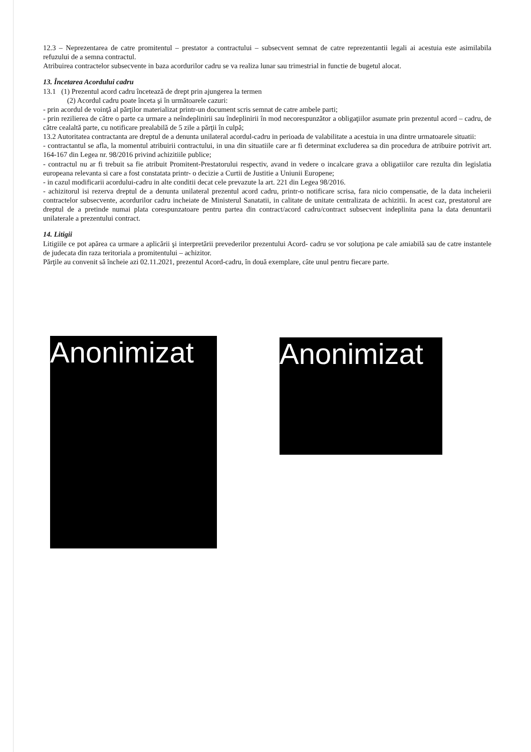12.3 – Neprezentarea de catre promitentul – prestator a contractului – subsecvent semnat de catre reprezentantii legali ai acestuia este asimilabila refuzului de a semna contractul.
Atribuirea contractelor subsecvente in baza acordurilor cadru se va realiza lunar sau trimestrial in functie de bugetul alocat.
13. Încetarea Acordului cadru
13.1 (1) Prezentul acord cadru încetează de drept prin ajungerea la termen
(2) Acordul cadru poate înceta şi în următoarele cazuri:
- prin acordul de voinţă al părţilor materializat printr-un document scris semnat de catre ambele parti;
- prin rezilierea de către o parte ca urmare a neîndeplinirii sau îndeplinirii în mod necorespunzător a obligaţiilor asumate prin prezentul acord – cadru, de către cealaltă parte, cu notificare prealabilă de 5 zile a părţii în culpă;
13.2 Autoritatea contractanta are dreptul de a denunta unilateral acordul-cadru in perioada de valabilitate a acestuia in una dintre urmatoarele situatii:
- contractantul se afla, la momentul atribuirii contractului, in una din situatiile care ar fi determinat excluderea sa din procedura de atribuire potrivit art. 164-167 din Legea nr. 98/2016 privind achizitiile publice;
- contractul nu ar fi trebuit sa fie atribuit Promitent-Prestatorului respectiv, avand in vedere o incalcare grava a obligatiilor care rezulta din legislatia europeana relevanta si care a fost constatata printr- o decizie a Curtii de Justitie a Uniunii Europene;
- in cazul modificarii acordului-cadru in alte conditii decat cele prevazute la art. 221 din Legea 98/2016.
- achizitorul isi rezerva dreptul de a denunta unilateral prezentul acord cadru, printr-o notificare scrisa, fara nicio compensatie, de la data incheierii contractelor subsecvente, acordurilor cadru incheiate de Ministerul Sanatatii, in calitate de unitate centralizata de achizitii. In acest caz, prestatorul are dreptul de a pretinde numai plata corespunzatoare pentru partea din contract/acord cadru/contract subsecvent indeplinita pana la data denuntarii unilaterale a prezentului contract.
14. Litigii
Litigiile ce pot apărea ca urmare a aplicării şi interpretării prevederilor prezentului Acord- cadru se vor soluţiona pe cale amiabilă sau de catre instantele de judecata din raza teritoriala a promitentului – achizitor.
Părţile au convenit să încheie azi 02.11.2021, prezentul Acord-cadru, în două exemplare, câte unul pentru fiecare parte.
Anonimizat
Anonimizat